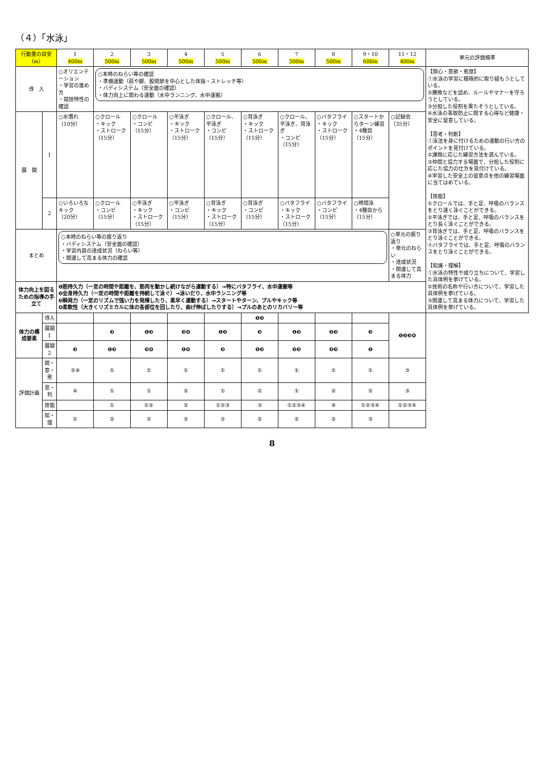（４）「水泳」
| 行動量の目安（m） | | 1 400m | 2 500m | 3 500m | 4 500m | 5 500m | 6 500m | 7 500m | 8 500m | 9・10 600m | 11・12 400m | 単元の評価規準 |
| --- | --- | --- | --- | --- | --- | --- | --- | --- | --- | --- | --- | --- |
| 導 入 | | ○オリエンテーション ・学習の進め方 ・競技特性の確認 | ○本時のねらい等の確認 ・準備運動（肩や脚、股関節を中心とした体操・ストレッチ等） ・バディシステム（安全面の確認） ・体力向上に関わる運動（水中ランニング、水中運搬） | | | | | | | | | 【関心・意欲・態度】 ①水泳の学習に積極的に取り組もうとしている。 ②勝敗などを認め、ルールやマナーを守ろうとしている。 ③分担した役割を果たそうとしている。 ④水泳の事故防止に関する心得など健康・安全に留意している。 【思考・判断】 ①泳法を身に付けるための運動の行い方のポイントを見付けている。 ②課題に応じた練習方法を選んでいる。 ③仲間と協力する場面で、分担した役割に応じた協力の仕方を見付けている。 ④学習した安全上の留意点を他の練習場面に当てはめている。 【技能】 ①クロールでは、手と足、呼吸のバランスをとり速く泳ぐことができる。 ②平泳ぎでは、手と足、呼吸のバランスをとり長く泳ぐことができる。 ③背泳ぎでは、手と足、呼吸のバランスをとり泳ぐことができる。 ④バタフライでは、手と足、呼吸のバランスをとり泳ぐことができる。 【知識・理解】 ①水泳の特性や成り立ちについて、学習した具体例を挙げている。 ②技術の名称や行い方について、学習した具体例を挙げている。 ③関連して高まる体力について、学習した具体例を挙げている。 |
| 展 開 | 1 | ○水慣れ （10分） | ○クロール ・キック ・ストローク （15分） | ○クロール ・コンビ （15分） | ○平泳ぎ ・キック ・ストローク （15分） | ○クロール、平泳ぎ ・コンビ （15分） | ○背泳ぎ ・キック ・ストローク （15分） | ○クロール、平泳ぎ、背泳ぎ ・コンビ （15分） | ○バタフライ ・キック ・ストローク （15分） | ○スタートからターン練習 ・4種目 （15分） | ○記録会 （35分） | |
| | 2 | ○いろいろなキック （20分） | ○クロール ・コンビ （15分） | ○平泳ぎ ・キック ・ストローク （15分） | ○平泳ぎ ・コンビ （15分） | ○背泳ぎ ・キック ・ストローク （15分） | ○背泳ぎ ・コンビ （15分） | ○バタフライ ・キック ・ストローク （15分） | ○バタフライ ・コンビ （15分） | ○時間泳 ・4種目から （15分） | | |
| まとめ | | ○本時のねらい等の振り返り ・バディシステム（安全面の確認） ・学習内容の達成状況（ねらい等） ・関連して高まる体力の確認 | | | | | | | | | ○単元の振り返り ・単元のねらい ・達成状況 ・関連して高まる体力 | |
| 体力向上を図るための指導の手立て | | ❶筋持久力（一定の時間や距離を、筋肉を動かし続けながら運動する）→特にバタフライ、水中運搬等 ❷全身持久力（一定の時間や距離を持続して泳ぐ）→泳いだり、水中ランニング等 ❸瞬発力（一定のリズムで強い力を発揮したり、素早く運動する）→スタートやターン、プルやキック等 ❹柔軟性（大きくリズミカルに体の各部位を回したり、曲げ伸ばしたりする）→プルのあとのリカバリー等 | | | | | | | | | | |
| 体力の構成要素 | 導入 | | | | | | ❶❷ | | | | ❶❷❸❹ | |
| | 展開1 | | ❸ | ❶❸ | ❸❹ | ❶❷ | ❸ | ❶❸ | ❷❸ | ❸ | | |
| | 展開2 | ❸ | ❶❸ | ❸❹ | ❶❹ | ❸ | ❶❸ | ❷❸ | ❷❸ | ❶ | | |
| 評価計画 | 関・意・態 | ②④ | ① | ① | ① | ① | ① | ① | ① | ① | ③ | |
| | 思・判 | ④ | ① | ① | ② | ① | ② | ① | ② | ② | ③ | |
| | 技能 | | ① | ①② | ② | ①②③ | ③ | ①②③④ | ④ | ①②③④ | ①②③④ | |
| | 知・理 | ① | ② | ② | ② | ② | ② | ② | ② | ③ | | |
8